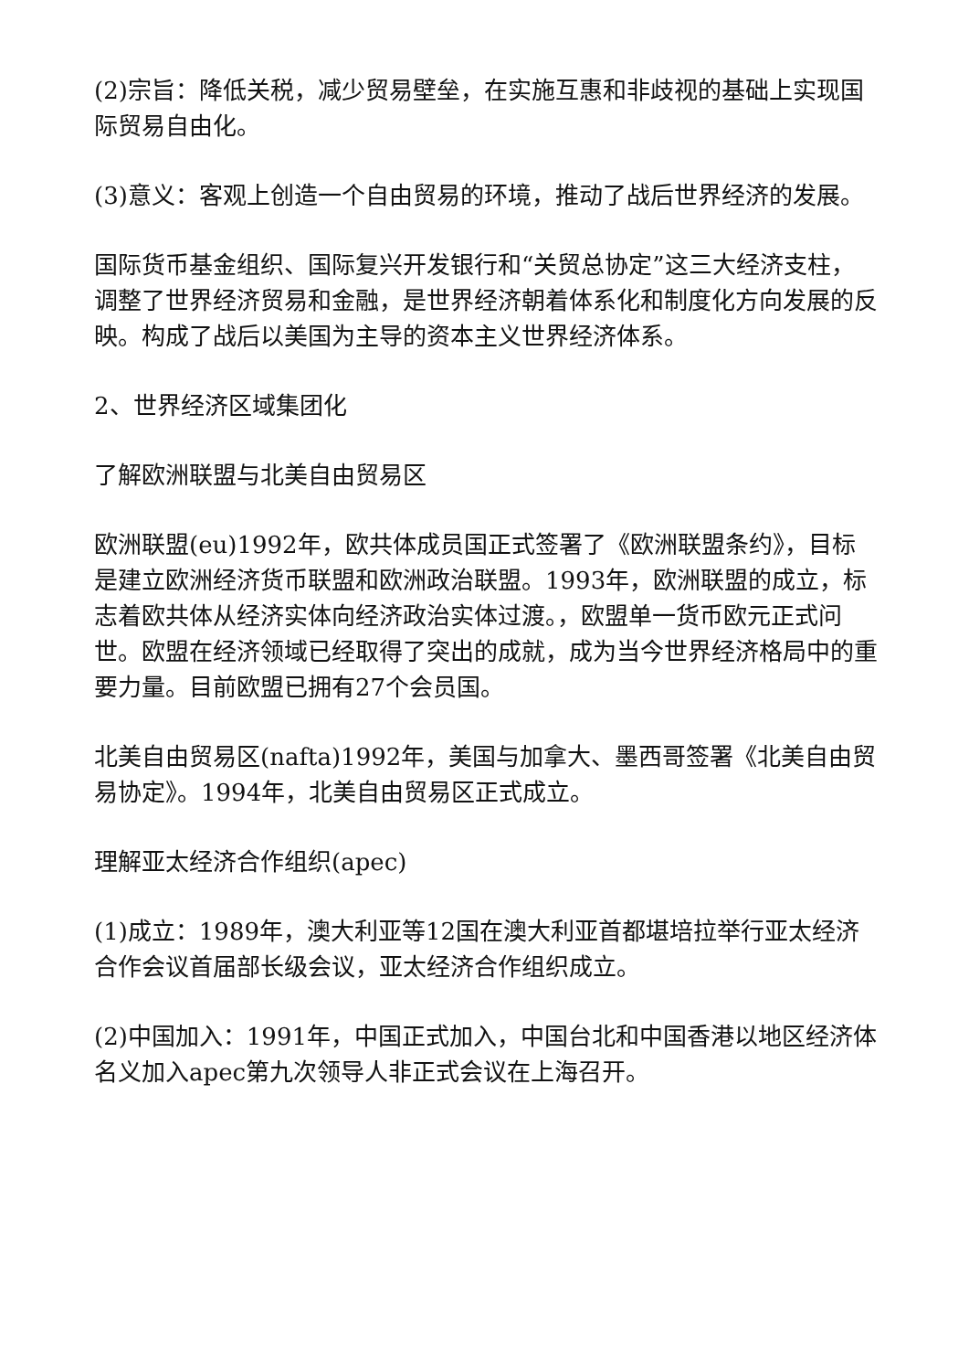(2)宗旨：降低关税，减少贸易壁垒，在实施互惠和非歧视的基础上实现国际贸易自由化。
(3)意义：客观上创造一个自由贸易的环境，推动了战后世界经济的发展。
国际货币基金组织、国际复兴开发银行和“关贸总协定”这三大经济支柱，调整了世界经济贸易和金融，是世界经济朝着体系化和制度化方向发展的反映。构成了战后以美国为主导的资本主义世界经济体系。
2、世界经济区域集团化
了解欧洲联盟与北美自由贸易区
欧洲联盟(eu)1992年，欧共体成员国正式签署了《欧洲联盟条约》，目标是建立欧洲经济货币联盟和欧洲政治联盟。1993年，欧洲联盟的成立，标志着欧共体从经济实体向经济政治实体过渡。，欧盟单一货币欧元正式问世。欧盟在经济领域已经取得了突出的成就，成为当今世界经济格局中的重要力量。目前欧盟已拥有27个会员国。
北美自由贸易区(nafta)1992年，美国与加拿大、墨西哥签署《北美自由贸易协定》。1994年，北美自由贸易区正式成立。
理解亚太经济合作组织(apec)
(1)成立：1989年，澳大利亚等12国在澳大利亚首都堪培拉举行亚太经济合作会议首届部长级会议，亚太经济合作组织成立。
(2)中国加入：1991年，中国正式加入，中国台北和中国香港以地区经济体名义加入apec第九次领导人非正式会议在上海召开。